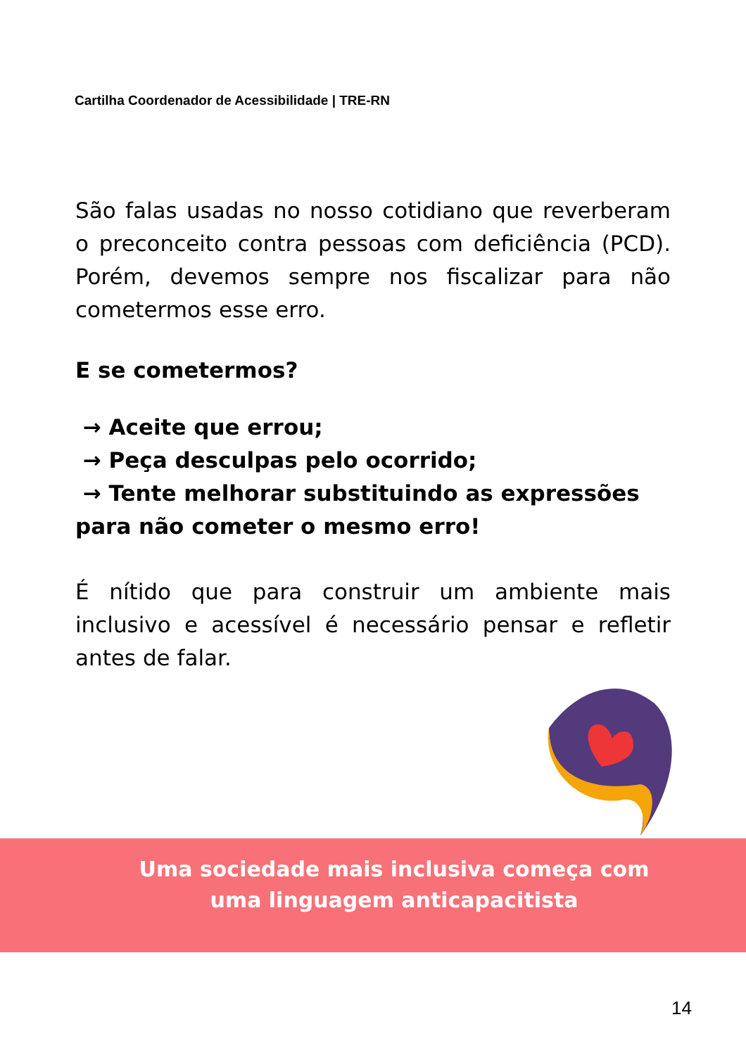Cartilha Coordenador de Acessibilidade | TRE-RN
São falas usadas no nosso cotidiano que reverberam o preconceito contra pessoas com deficiência (PCD). Porém, devemos sempre nos fiscalizar para não cometermos esse erro.
E se cometermos?
→ Aceite que errou;
→ Peça desculpas pelo ocorrido;
→ Tente melhorar substituindo as expressões para não cometer o mesmo erro!
É nítido que para construir um ambiente mais inclusivo e acessível é necessário pensar e refletir antes de falar.
Uma sociedade mais inclusiva começa com uma linguagem anticapacitista
14